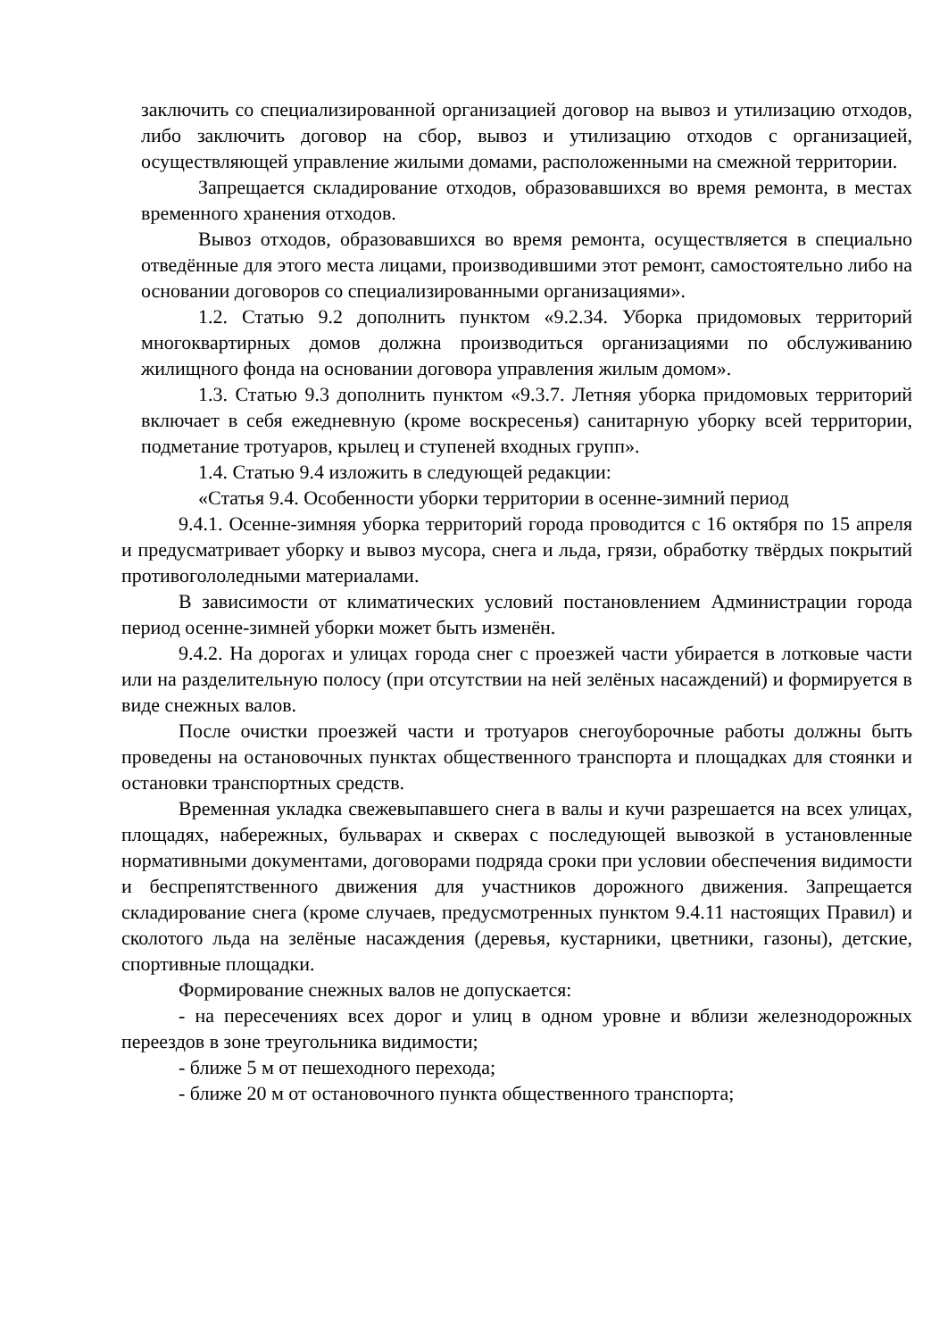заключить со специализированной организацией договор на вывоз и утилизацию отходов, либо заключить договор на сбор, вывоз и утилизацию отходов с организацией, осуществляющей управление жилыми домами, расположенными на смежной территории.
Запрещается складирование отходов, образовавшихся во время ремонта, в местах временного хранения отходов.
Вывоз отходов, образовавшихся во время ремонта, осуществляется в специально отведённые для этого места лицами, производившими этот ремонт, самостоятельно либо на основании договоров со специализированными организациями».
1.2. Статью 9.2 дополнить пунктом «9.2.34. Уборка придомовых территорий многоквартирных домов должна производиться организациями по обслуживанию жилищного фонда на основании договора управления жилым домом».
1.3. Статью 9.3 дополнить пунктом «9.3.7. Летняя уборка придомовых территорий включает в себя ежедневную (кроме воскресенья) санитарную уборку всей территории, подметание тротуаров, крылец и ступеней входных групп».
1.4. Статью 9.4 изложить в следующей редакции:
«Статья 9.4. Особенности уборки территории в осенне-зимний период
9.4.1. Осенне-зимняя уборка территорий города проводится с 16 октября по 15 апреля и предусматривает уборку и вывоз мусора, снега и льда, грязи, обработку твёрдых покрытий противогололедными материалами.
В зависимости от климатических условий постановлением Администрации города период осенне-зимней уборки может быть изменён.
9.4.2. На дорогах и улицах города снег с проезжей части убирается в лотковые части или на разделительную полосу (при отсутствии на ней зелёных насаждений) и формируется в виде снежных валов.
После очистки проезжей части и тротуаров снегоуборочные работы должны быть проведены на остановочных пунктах общественного транспорта и площадках для стоянки и остановки транспортных средств.
Временная укладка свежевыпавшего снега в валы и кучи разрешается на всех улицах, площадях, набережных, бульварах и скверах с последующей вывозкой в установленные нормативными документами, договорами подряда сроки при условии обеспечения видимости и беспрепятственного движения для участников дорожного движения. Запрещается складирование снега (кроме случаев, предусмотренных пунктом 9.4.11 настоящих Правил) и сколотого льда на зелёные насаждения (деревья, кустарники, цветники, газоны), детские, спортивные площадки.
Формирование снежных валов не допускается:
- на пересечениях всех дорог и улиц в одном уровне и вблизи железнодорожных переездов в зоне треугольника видимости;
- ближе 5 м от пешеходного перехода;
- ближе 20 м от остановочного пункта общественного транспорта;